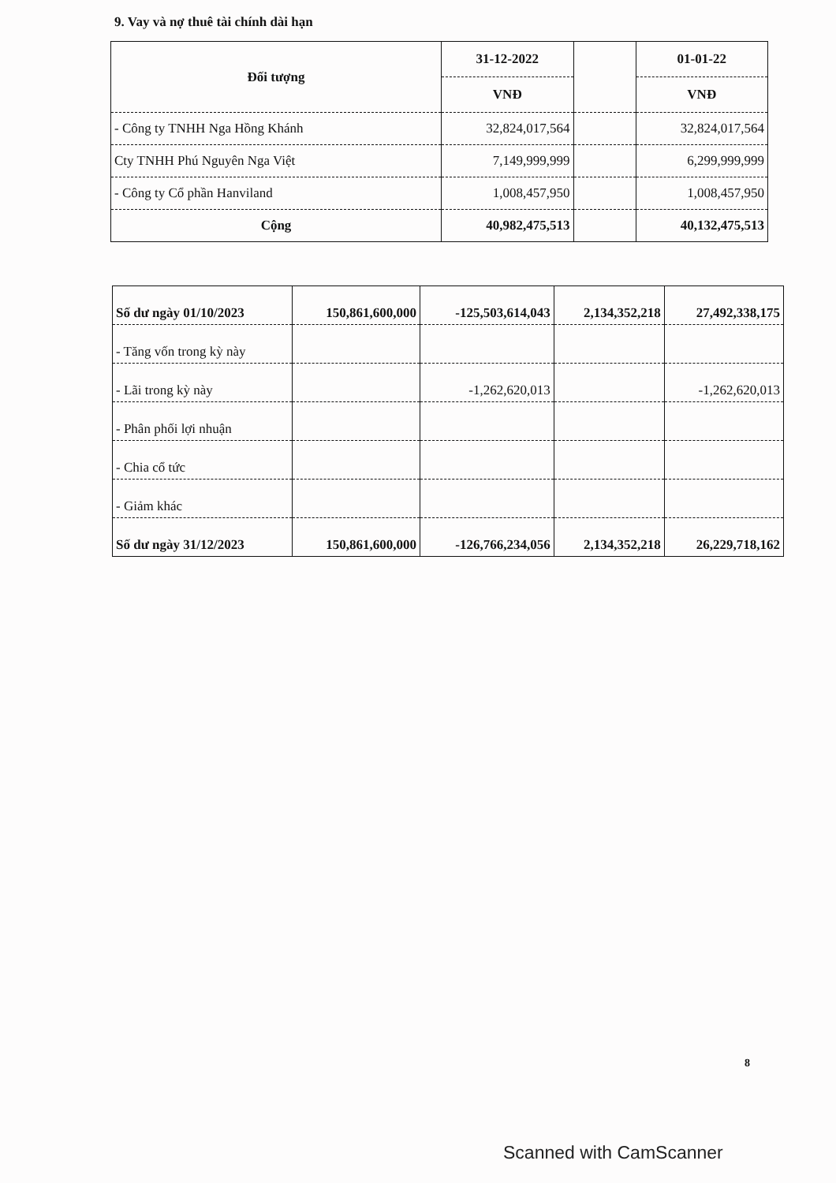9. Vay và nợ thuê tài chính dài hạn
| Đối tượng | 31-12-2022 | | 01-01-22 |
| --- | --- | --- | --- |
| | VNĐ | | VNĐ |
| - Công ty TNHH Nga Hồng Khánh | 32,824,017,564 | | 32,824,017,564 |
| Cty TNHH Phú Nguyên Nga Việt | 7,149,999,999 | | 6,299,999,999 |
| - Công ty Cổ phần Hanviland | 1,008,457,950 | | 1,008,457,950 |
| Cộng | 40,982,475,513 | | 40,132,475,513 |
| Số dư ngày 01/10/2023 | 150,861,600,000 | -125,503,614,043 | 2,134,352,218 | 27,492,338,175 |
| - Tăng vốn trong kỳ này | | | | |
| - Lãi trong kỳ này | | -1,262,620,013 | | -1,262,620,013 |
| - Phân phối lợi nhuận | | | | |
| - Chia cổ tức | | | | |
| - Giảm khác | | | | |
| Số dư ngày 31/12/2023 | 150,861,600,000 | -126,766,234,056 | 2,134,352,218 | 26,229,718,162 |
8
Scanned with CamScanner